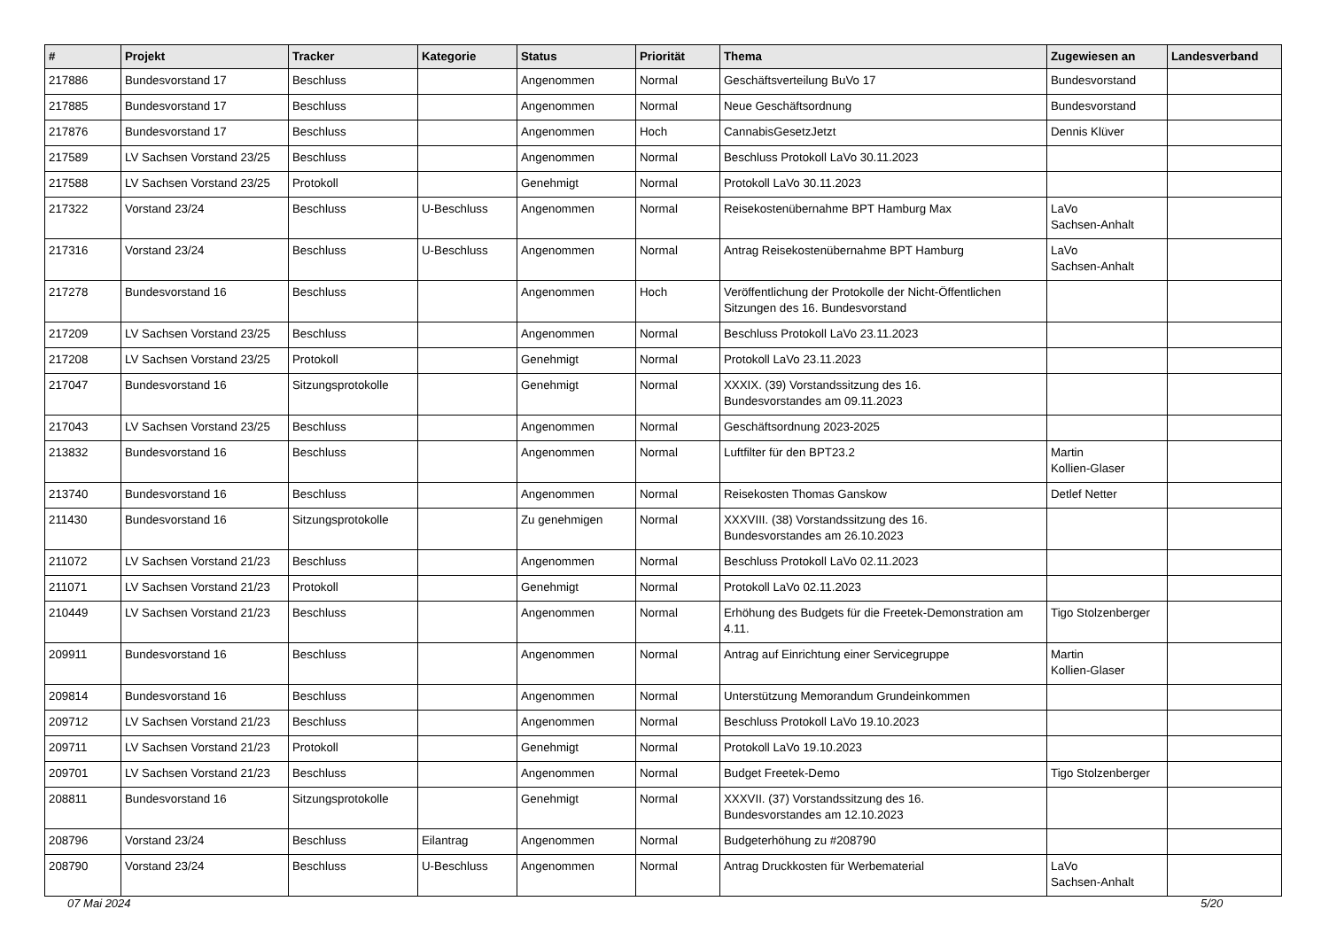| # | Projekt | Tracker | Kategorie | Status | Priorität | Thema | Zugewiesen an | Landesverband |
| --- | --- | --- | --- | --- | --- | --- | --- | --- |
| 217886 | Bundesvorstand 17 | Beschluss | | Angenommen | Normal | Geschäftsverteilung BuVo 17 | Bundesvorstand | |
| 217885 | Bundesvorstand 17 | Beschluss | | Angenommen | Normal | Neue Geschäftsordnung | Bundesvorstand | |
| 217876 | Bundesvorstand 17 | Beschluss | | Angenommen | Hoch | CannabisGesetzJetzt | Dennis Klüver | |
| 217589 | LV Sachsen Vorstand 23/25 | Beschluss | | Angenommen | Normal | Beschluss Protokoll LaVo 30.11.2023 | | |
| 217588 | LV Sachsen Vorstand 23/25 | Protokoll | | Genehmigt | Normal | Protokoll LaVo 30.11.2023 | | |
| 217322 | Vorstand 23/24 | Beschluss | U-Beschluss | Angenommen | Normal | Reisekostenübernahme BPT Hamburg Max | LaVo Sachsen-Anhalt | |
| 217316 | Vorstand 23/24 | Beschluss | U-Beschluss | Angenommen | Normal | Antrag Reisekostenübernahme BPT Hamburg | LaVo Sachsen-Anhalt | |
| 217278 | Bundesvorstand 16 | Beschluss | | Angenommen | Hoch | Veröffentlichung der Protokolle der Nicht-Öffentlichen Sitzungen des 16. Bundesvorstand | | |
| 217209 | LV Sachsen Vorstand 23/25 | Beschluss | | Angenommen | Normal | Beschluss Protokoll LaVo 23.11.2023 | | |
| 217208 | LV Sachsen Vorstand 23/25 | Protokoll | | Genehmigt | Normal | Protokoll LaVo 23.11.2023 | | |
| 217047 | Bundesvorstand 16 | Sitzungsprotokolle | | Genehmigt | Normal | XXXIX. (39) Vorstandssitzung des 16. Bundesvorstandes am 09.11.2023 | | |
| 217043 | LV Sachsen Vorstand 23/25 | Beschluss | | Angenommen | Normal | Geschäftsordnung 2023-2025 | | |
| 213832 | Bundesvorstand 16 | Beschluss | | Angenommen | Normal | Luftfilter für den BPT23.2 | Martin Kollien-Glaser | |
| 213740 | Bundesvorstand 16 | Beschluss | | Angenommen | Normal | Reisekosten Thomas Ganskow | Detlef Netter | |
| 211430 | Bundesvorstand 16 | Sitzungsprotokolle | | Zu genehmigen | Normal | XXXVIII. (38) Vorstandssitzung des 16. Bundesvorstandes am 26.10.2023 | | |
| 211072 | LV Sachsen Vorstand 21/23 | Beschluss | | Angenommen | Normal | Beschluss Protokoll LaVo 02.11.2023 | | |
| 211071 | LV Sachsen Vorstand 21/23 | Protokoll | | Genehmigt | Normal | Protokoll LaVo 02.11.2023 | | |
| 210449 | LV Sachsen Vorstand 21/23 | Beschluss | | Angenommen | Normal | Erhöhung des Budgets für die Freetek-Demonstration am 4.11. | Tigo Stolzenberger | |
| 209911 | Bundesvorstand 16 | Beschluss | | Angenommen | Normal | Antrag auf Einrichtung einer Servicegruppe | Martin Kollien-Glaser | |
| 209814 | Bundesvorstand 16 | Beschluss | | Angenommen | Normal | Unterstützung Memorandum Grundeinkommen | | |
| 209712 | LV Sachsen Vorstand 21/23 | Beschluss | | Angenommen | Normal | Beschluss Protokoll LaVo 19.10.2023 | | |
| 209711 | LV Sachsen Vorstand 21/23 | Protokoll | | Genehmigt | Normal | Protokoll LaVo 19.10.2023 | | |
| 209701 | LV Sachsen Vorstand 21/23 | Beschluss | | Angenommen | Normal | Budget Freetek-Demo | Tigo Stolzenberger | |
| 208811 | Bundesvorstand 16 | Sitzungsprotokolle | | Genehmigt | Normal | XXXVII. (37) Vorstandssitzung des 16. Bundesvorstandes am 12.10.2023 | | |
| 208796 | Vorstand 23/24 | Beschluss | Eilantrag | Angenommen | Normal | Budgeterhöhung zu #208790 | | |
| 208790 | Vorstand 23/24 | Beschluss | U-Beschluss | Angenommen | Normal | Antrag Druckkosten für Werbematerial | LaVo Sachsen-Anhalt | |
07 Mai 2024 5/20